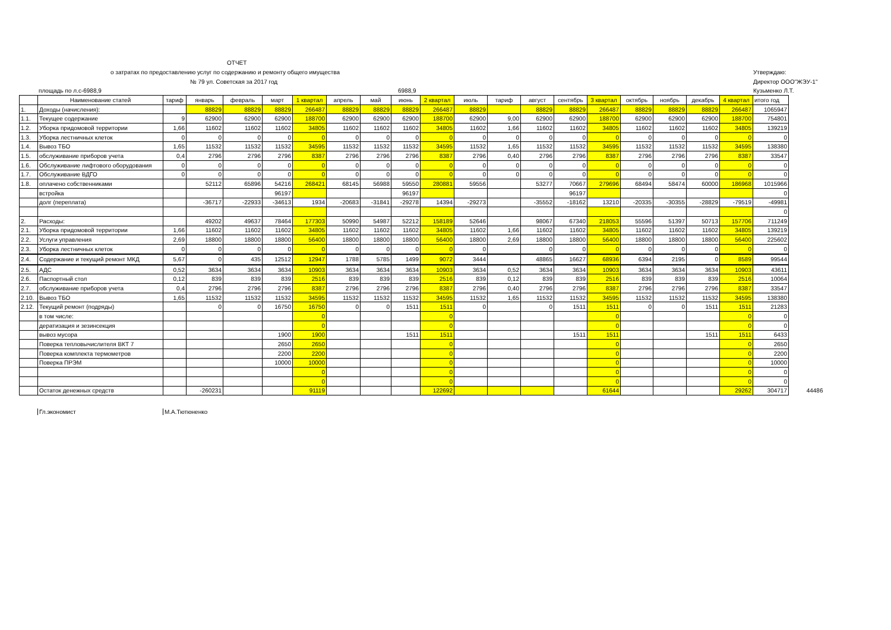ОТЧЕТ
о затратах по предоставлению услуг по содержанию и ремонту общего имущества
№ 79 ул. Советская за 2017 год
площадь по л.с-6988,9 6988,9
Утверждаю:
Директор ООО"ЖЭУ-1"
Кузьменко Л.Т.
| | Наименование статей | тариф | январь | февраль | март | 1 квартал | апрель | май | июнь | 2 квартал | июль | тариф | август | сентябрь | 3 квартал | октябрь | ноябрь | декабрь | 4 квартал | итого год | |
| 1. | Доходы (начисления): | | 88829 | 88829 | 88829 | 266487 | 88829 | 88829 | 88829 | 266487 | 88829 | | 88829 | 88829 | 266487 | 88829 | 88829 | 88829 | 266487 | 1065947 | |
| 1.1. | Текущее содержание | 9 | 62900 | 62900 | 62900 | 188700 | 62900 | 62900 | 62900 | 188700 | 62900 | 9,00 | 62900 | 62900 | 188700 | 62900 | 62900 | 62900 | 188700 | 754801 | |
| 1.2. | Уборка придомовой территории | 1,66 | 11602 | 11602 | 11602 | 34805 | 11602 | 11602 | 11602 | 34805 | 11602 | 1,66 | 11602 | 11602 | 34805 | 11602 | 11602 | 11602 | 34805 | 139219 | |
| 1.3. | Уборка лестничных клеток | 0 | 0 | 0 | 0 | 0 | 0 | 0 | 0 | 0 | 0 | 0 | 0 | 0 | 0 | 0 | 0 | 0 | 0 | 0 | |
| 1.4. | Вывоз ТБО | 1,65 | 11532 | 11532 | 11532 | 34595 | 11532 | 11532 | 11532 | 34595 | 11532 | 1,65 | 11532 | 11532 | 34595 | 11532 | 11532 | 11532 | 34595 | 138380 | |
| 1.5. | обслуживание приборов учета | 0,4 | 2796 | 2796 | 2796 | 8387 | 2796 | 2796 | 2796 | 8387 | 2796 | 0,40 | 2796 | 2796 | 8387 | 2796 | 2796 | 2796 | 8387 | 33547 | |
| 1.6. | Обслуживание лифтового оборудования | 0 | 0 | 0 | 0 | 0 | 0 | 0 | 0 | 0 | 0 | 0 | 0 | 0 | 0 | 0 | 0 | 0 | 0 | 0 | |
| 1.7. | Обслуживание ВДГО | 0 | 0 | 0 | 0 | 0 | 0 | 0 | 0 | 0 | 0 | 0 | 0 | 0 | 0 | 0 | 0 | 0 | 0 | 0 | |
| 1.8. | оплачено собственниками | | 52112 | 65896 | 54216 | 268421 | 68145 | 56988 | 59550 | 280881 | 59556 | | 53277 | 70667 | 279696 | 68494 | 58474 | 60000 | 186968 | 1015966 | |
| | встройка | | | | 96197 | | | | 96197 | | | | | 96197 | | | | | | 0 | |
| | долг (переплата) | | -36717 | -22933 | -34613 | 1934 | -20683 | -31841 | -29278 | 14394 | -29273 | | -35552 | -18162 | 13210 | -20335 | -30355 | -28829 | -79519 | -49981 | |
| | | | | | | | | | | | | | | | | | | | | 0 | |
| 2. | Расходы: | | 49202 | 49637 | 78464 | 177303 | 50990 | 54987 | 52212 | 158189 | 52646 | | 98067 | 67340 | 218053 | 55596 | 51397 | 50713 | 157706 | 711249 | |
| 2.1. | Уборка придомовой территории | 1,66 | 11602 | 11602 | 11602 | 34805 | 11602 | 11602 | 11602 | 34805 | 11602 | 1,66 | 11602 | 11602 | 34805 | 11602 | 11602 | 11602 | 34805 | 139219 | |
| 2.2. | Услуги управления | 2,69 | 18800 | 18800 | 18800 | 56400 | 18800 | 18800 | 18800 | 56400 | 18800 | 2,69 | 18800 | 18800 | 56400 | 18800 | 18800 | 18800 | 56400 | 225602 | |
| 2.3. | Уборка лестничных клеток | 0 | 0 | 0 | 0 | 0 | 0 | 0 | 0 | 0 | 0 | | 0 | 0 | 0 | 0 | 0 | 0 | 0 | 0 | |
| 2.4. | Содержание и текущий ремонт МКД | 5,67 | 0 | 435 | 12512 | 12947 | 1788 | 5785 | 1499 | 9072 | 3444 | | 48865 | 16627 | 68936 | 6394 | 2195 | 0 | 8589 | 99544 | |
| 2.5. | АДС | 0,52 | 3634 | 3634 | 3634 | 10903 | 3634 | 3634 | 3634 | 10903 | 3634 | 0,52 | 3634 | 3634 | 10903 | 3634 | 3634 | 3634 | 10903 | 43611 | |
| 2.6. | Паспортный стол | 0,12 | 839 | 839 | 839 | 2516 | 839 | 839 | 839 | 2516 | 839 | 0,12 | 839 | 839 | 2516 | 839 | 839 | 839 | 2516 | 10064 | |
| 2.7. | обслуживание приборов учета | 0,4 | 2796 | 2796 | 2796 | 8387 | 2796 | 2796 | 2796 | 8387 | 2796 | 0,40 | 2796 | 2796 | 8387 | 2796 | 2796 | 2796 | 8387 | 33547 | |
| 2.10. | Вывоз ТБО | 1,65 | 11532 | 11532 | 11532 | 34595 | 11532 | 11532 | 11532 | 34595 | 11532 | 1,65 | 11532 | 11532 | 34595 | 11532 | 11532 | 11532 | 34595 | 138380 | |
| 2.12. | Текущий ремонт (подряды) | | 0 | 0 | 16750 | 16750 | 0 | 0 | 1511 | 1511 | 0 | | 0 | 1511 | 1511 | 0 | 0 | 1511 | 1511 | 21283 | |
| | в том числе: | | | | | 0 | | | | 0 | | | | | 0 | | | | 0 | 0 | |
| | дератизация и зезинсекция | | | | | 0 | | | | 0 | | | | | 0 | | | | 0 | 0 | |
| | вывоз мусора | | | | 1900 | 1900 | | | 1511 | 1511 | | | | 1511 | 1511 | | | 1511 | 1511 | 6433 | |
| | Поверка тепловычислителя ВКТ 7 | | | | 2650 | 2650 | | | | 0 | | | | | 0 | | | | 0 | 2650 | |
| | Поверка комплекта термометров | | | | 2200 | 2200 | | | | 0 | | | | | 0 | | | | 0 | 2200 | |
| | Поверка ПРЭМ | | | | 10000 | 10000 | | | | 0 | | | | | 0 | | | | 0 | 10000 | |
| | | | | | | 0 | | | | 0 | | | | | 0 | | | | 0 | 0 | |
| | | | | | | 0 | | | | 0 | | | | | 0 | | | | 0 | 0 | |
| | Остаток денежных средств | | -260231 | | | 91119 | | | | 122692 | | | | | 61644 | | | | 29262 | 304717 | 44486 |
Гл.экономист М.А.Тютюненко